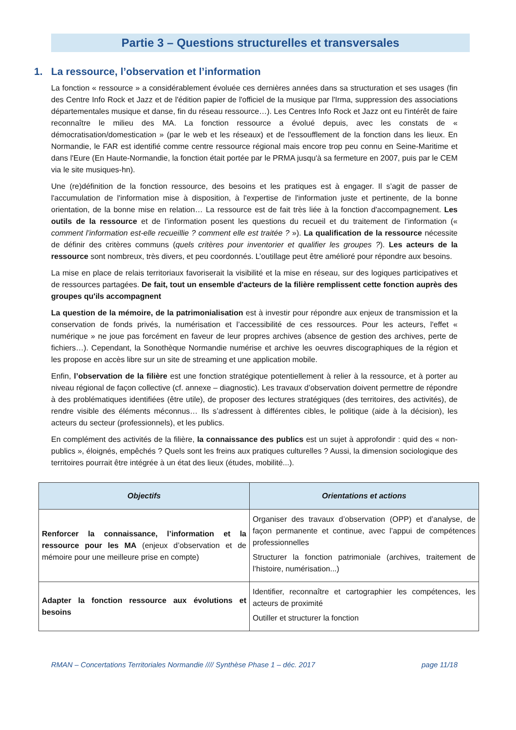Partie 3 – Questions structurelles et transversales
1. La ressource, l’observation et l’information
La fonction « ressource » a considérablement évoluée ces dernières années dans sa structuration et ses usages (fin des Centre Info Rock et Jazz et de l'édition papier de l'officiel de la musique par l'Irma, suppression des associations départementales musique et danse, fin du réseau ressource…). Les Centres Info Rock et Jazz ont eu l'intérêt de faire reconnaître le milieu des MA. La fonction ressource a évolué depuis, avec les constats de « démocratisation/domestication » (par le web et les réseaux) et de l'essoufflement de la fonction dans les lieux. En Normandie, le FAR est identifié comme centre ressource régional mais encore trop peu connu en Seine-Maritime et dans l'Eure (En Haute-Normandie, la fonction était portée par le PRMA jusqu'à sa fermeture en 2007, puis par le CEM via le site musiques-hn).
Une (re)définition de la fonction ressource, des besoins et les pratiques est à engager. Il s’agit de passer de l'accumulation de l'information mise à disposition, à l'expertise de l'information juste et pertinente, de la bonne orientation, de la bonne mise en relation… La ressource est de fait très liée à la fonction d'accompagnement. Les outils de la ressource et de l’information posent les questions du recueil et du traitement de l’information (« comment l’information est-elle recueillie ? comment elle est traitée ? »). La qualification de la ressource nécessite de définir des critères communs (quels critères pour inventorier et qualifier les groupes ?). Les acteurs de la ressource sont nombreux, très divers, et peu coordonnés. L’outillage peut être amélioré pour répondre aux besoins.
La mise en place de relais territoriaux favoriserait la visibilité et la mise en réseau, sur des logiques participatives et de ressources partagées. De fait, tout un ensemble d'acteurs de la filière remplissent cette fonction auprès des groupes qu'ils accompagnent
La question de la mémoire, de la patrimonialisation est à investir pour répondre aux enjeux de transmission et la conservation de fonds privés, la numérisation et l’accessibilité de ces ressources. Pour les acteurs, l'effet « numérique » ne joue pas forcément en faveur de leur propres archives (absence de gestion des archives, perte de fichiers…). Cependant, la Sonothèque Normandie numérise et archive les oeuvres discographiques de la région et les propose en accès libre sur un site de streaming et une application mobile.
Enfin, l’observation de la filière est une fonction stratégique potentiellement à relier à la ressource, et à porter au niveau régional de façon collective (cf. annexe – diagnostic). Les travaux d’observation doivent permettre de répondre à des problématiques identifiées (être utile), de proposer des lectures stratégiques (des territoires, des activités), de rendre visible des éléments méconnus… Ils s’adressent à différentes cibles, le politique (aide à la décision), les acteurs du secteur (professionnels), et les publics.
En complément des activités de la filière, la connaissance des publics est un sujet à approfondir : quid des « non-publics », éloignés, empêchés ? Quels sont les freins aux pratiques culturelles ? Aussi, la dimension sociologique des territoires pourrait être intégrée à un état des lieux (études, mobilité...).
| Objectifs | Orientations et actions |
| --- | --- |
| Renforcer la connaissance, l’information et la ressource pour les MA (enjeux d’observation et de mémoire pour une meilleure prise en compte) | Organiser des travaux d’observation (OPP) et d’analyse, de façon permanente et continue, avec l’appui de compétences professionnelles Structurer la fonction patrimoniale (archives, traitement de l’histoire, numérisation...) |
| Adapter la fonction ressource aux évolutions et besoins | Identifier, reconnaître et cartographier les compétences, les acteurs de proximité Outiller et structurer la fonction |
RMAN – Concertations Territoriales Normandie //// Synthèse Phase 1 – déc. 2017 page 11/18